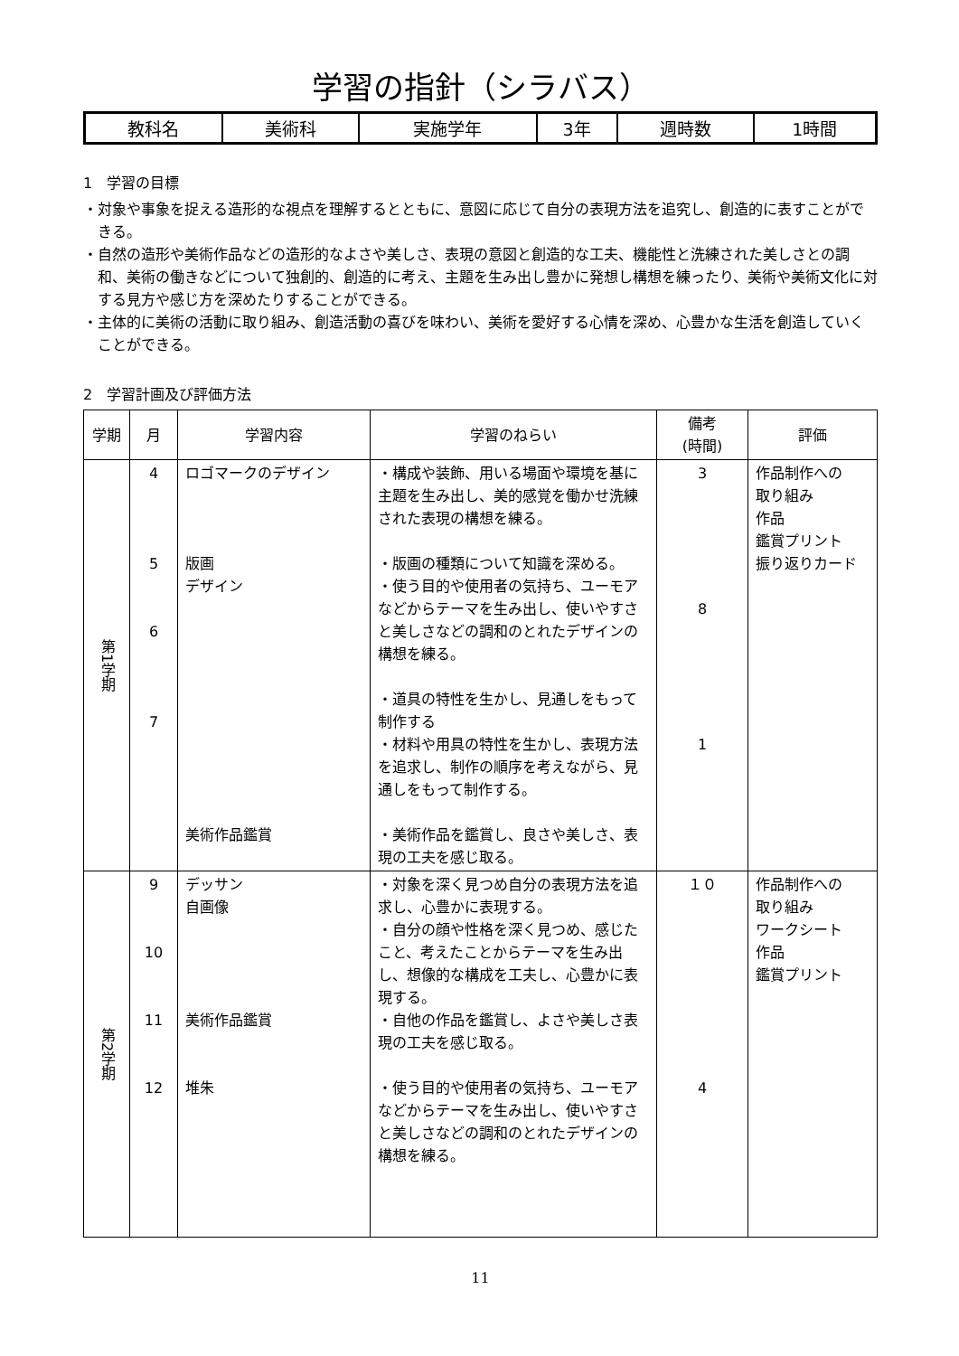学習の指針（シラバス）
| 教科名 | 美術科 | 実施学年 | 3年 | 週時数 | 1時間 |
1　学習の目標
・対象や事象を捉える造形的な視点を理解するとともに、意図に応じて自分の表現方法を追究し、創造的に表すことができる。
・自然の造形や美術作品などの造形的なよさや美しさ、表現の意図と創造的な工夫、機能性と洗練された美しさとの調和、美術の働きなどについて独創的、創造的に考え、主題を生み出し豊かに発想し構想を練ったり、美術や美術文化に対する見方や感じ方を深めたりすることができる。
・主体的に美術の活動に取り組み、創造活動の喜びを味わい、美術を愛好する心情を深め、心豊かな生活を創造していくことができる。
2　学習計画及び評価方法
| 学期 | 月 | 学習内容 | 学習のねらい | 備考 (時間) | 評価 |
| --- | --- | --- | --- | --- | --- |
| 第1学期 | 4 5 6 7 | ロゴマークのデザイン 版画 デザイン 美術作品鑑賞 | ・構成や装飾、用いる場面や環境を基に主題を生み出し、美的感覚を働かせ洗練された表現の構想を練る。 ・版画の種類について知識を深める。 ・使う目的や使用者の気持ち、ユーモアなどからテーマを生み出し、使いやすさと美しさなどの調和のとれたデザインの構想を練る。 ・道具の特性を生かし、見通しをもって制作する ・材料や用具の特性を生かし、表現方法を追求し、制作の順序を考えながら、見通しをもって制作する。 ・美術作品を鑑賞し、良さや美しさ、表現の工夫を感じ取る。 | 3 8 1 | 作品制作への 取り組み 作品 鑑賞プリント 振り返りカード |
| 第2学期 | 9 10 11 12 | デッサン 自画像 美術作品鑑賞 堆朱 | ・対象を深く見つめ自分の表現方法を追求し、心豊かに表現する。 ・自分の顔や性格を深く見つめ、感じたこと、考えたことからテーマを生み出し、想像的な構成を工夫し、心豊かに表現する。 ・自他の作品を鑑賞し、よさや美しさ表現の工夫を感じ取る。 ・使う目的や使用者の気持ち、ユーモアなどからテーマを生み出し、使いやすさと美しさなどの調和のとれたデザインの構想を練る。 | １０ 4 | 作品制作への 取り組み ワークシート 作品 鑑賞プリント |
11